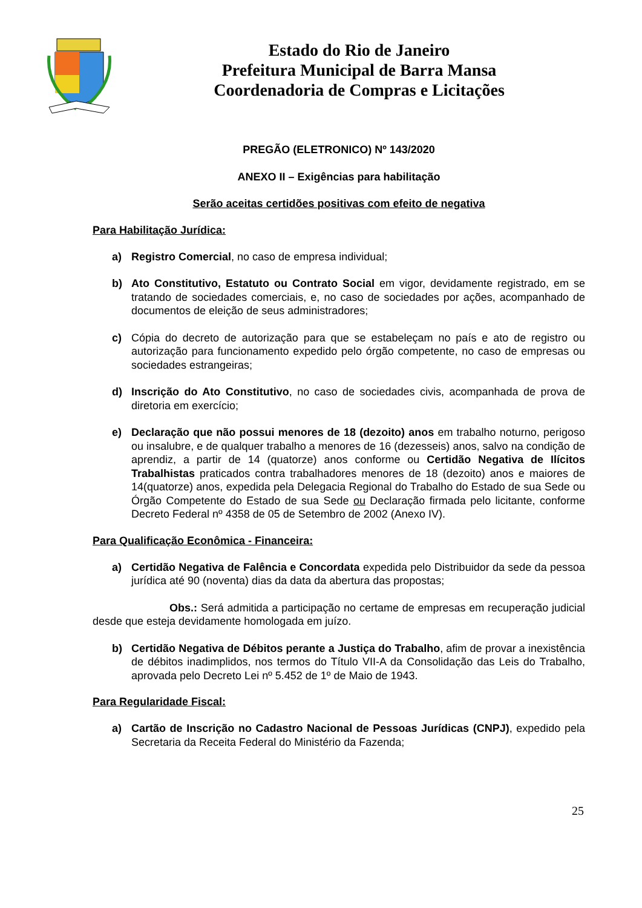Estado do Rio de Janeiro
Prefeitura Municipal de Barra Mansa
Coordenadoria de Compras e Licitações
PREGÃO (ELETRONICO) Nº 143/2020
ANEXO II – Exigências para habilitação
Serão aceitas certidões positivas com efeito de negativa
Para Habilitação Jurídica:
a) Registro Comercial, no caso de empresa individual;
b) Ato Constitutivo, Estatuto ou Contrato Social em vigor, devidamente registrado, em se tratando de sociedades comerciais, e, no caso de sociedades por ações, acompanhado de documentos de eleição de seus administradores;
c) Cópia do decreto de autorização para que se estabeleçam no país e ato de registro ou autorização para funcionamento expedido pelo órgão competente, no caso de empresas ou sociedades estrangeiras;
d) Inscrição do Ato Constitutivo, no caso de sociedades civis, acompanhada de prova de diretoria em exercício;
e) Declaração que não possui menores de 18 (dezoito) anos em trabalho noturno, perigoso ou insalubre, e de qualquer trabalho a menores de 16 (dezesseis) anos, salvo na condição de aprendiz, a partir de 14 (quatorze) anos conforme ou Certidão Negativa de Ilícitos Trabalhistas praticados contra trabalhadores menores de 18 (dezoito) anos e maiores de 14(quatorze) anos, expedida pela Delegacia Regional do Trabalho do Estado de sua Sede ou Órgão Competente do Estado de sua Sede ou Declaração firmada pelo licitante, conforme Decreto Federal nº 4358 de 05 de Setembro de 2002 (Anexo IV).
Para Qualificação Econômica - Financeira:
a) Certidão Negativa de Falência e Concordata expedida pelo Distribuidor da sede da pessoa jurídica até 90 (noventa) dias da data da abertura das propostas;
Obs.: Será admitida a participação no certame de empresas em recuperação judicial desde que esteja devidamente homologada em juízo.
b) Certidão Negativa de Débitos perante a Justiça do Trabalho, afim de provar a inexistência de débitos inadimplidos, nos termos do Título VII-A da Consolidação das Leis do Trabalho, aprovada pelo Decreto Lei nº 5.452 de 1º de Maio de 1943.
Para Regularidade Fiscal:
a) Cartão de Inscrição no Cadastro Nacional de Pessoas Jurídicas (CNPJ), expedido pela Secretaria da Receita Federal do Ministério da Fazenda;
25